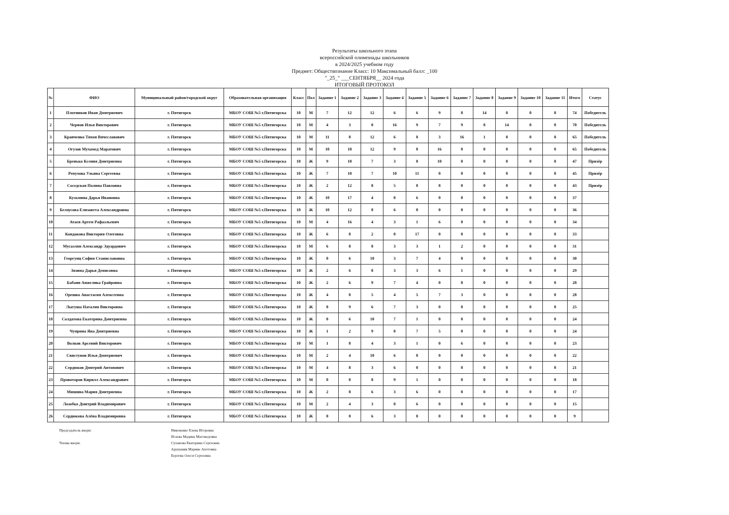Результаты школьного этапа
всероссийской олимпиады школьников
в 2024/2025 учебном году
Предмет: Обществознание Класс: 10 Максимальный балл: _100
"_25_" ___СЕНТЯБРЯ__ 2024 года
ИТОГОВЫЙ ПРОТОКОЛ
| № | ФИО | Муниципальный район/городской округ | Образовательная организация | Класс | Пол | Задание 1 | Задание 2 | Задание 3 | Задание 4 | Задание 5 | Задание 6 | Задание 7 | Задание 8 | Задание 9 | Задание 10 | Задание 11 | Итого | Статус |
| --- | --- | --- | --- | --- | --- | --- | --- | --- | --- | --- | --- | --- | --- | --- | --- | --- | --- | --- |
| 1 | Плотников Иван Дмитриевич | г. Пятигорск | МБОУ СОШ №5 г.Пятигорска | 10 | М | 7 | 12 | 12 | 6 | 6 | 9 | 8 | 14 | 0 | 0 | 0 | 74 | Победитель |
| 2 | Чернов Илья Викторович | г. Пятигорск | МБОУ СОШ №5 г.Пятигорска | 10 | М | 4 | 3 | 0 | 16 | 9 | 7 | 9 | 8 | 14 | 0 | 0 | 70 | Победитель |
| 3 | Кравченко Тихон Вячеславович | г. Пятигорск | МБОУ СОШ №5 г.Пятигорска | 10 | М | 11 | 8 | 12 | 6 | 8 | 3 | 16 | 1 | 0 | 0 | 0 | 65 | Победитель |
| 4 | Огузов Мухамед Маратович | г. Пятигорск | МБОУ СОШ №5 г.Пятигорска | 10 | М | 10 | 10 | 12 | 9 | 8 | 16 | 0 | 0 | 0 | 0 | 0 | 65 | Победитель |
| 5 | Бренько Ксения Дмитриевна | г. Пятигорск | МБОУ СОШ №5 г.Пятигорска | 10 | Ж | 9 | 10 | 7 | 3 | 8 | 10 | 0 | 0 | 0 | 0 | 0 | 47 | Призёр |
| 6 | Репухова Ульяна Сергеевна | г. Пятигорск | МБОУ СОШ №5 г.Пятигорска | 10 | Ж | 7 | 10 | 7 | 10 | 11 | 0 | 0 | 0 | 0 | 0 | 0 | 45 | Призёр |
| 7 | Соседская Полина Павловна | г. Пятигорск | МБОУ СОШ №5 г.Пятигорска | 10 | Ж | 2 | 12 | 8 | 5 | 8 | 8 | 0 | 0 | 0 | 0 | 0 | 43 | Призёр |
| 8 | Кузьмина Дарья Ивановна | г. Пятигорск | МБОУ СОШ №5 г.Пятигорска | 10 | Ж | 10 | 17 | 4 | 0 | 6 | 0 | 0 | 0 | 0 | 0 | 0 | 37 | |
| 9 | Белоусова Елизавета Александровна | г. Пятигорск | МБОУ СОШ №5 г.Пятигорска | 10 | Ж | 10 | 12 | 8 | 6 | 0 | 0 | 0 | 0 | 0 | 0 | 0 | 36 | |
| 10 | Атаев Артем Рафаэльевич | г. Пятигорск | МБОУ СОШ №5 г.Пятигорска | 10 | М | 4 | 16 | 4 | 3 | 1 | 6 | 0 | 0 | 0 | 0 | 0 | 34 | |
| 11 | Кондакова Виктория Олеговна | г. Пятигорск | МБОУ СОШ №5 г.Пятигорска | 10 | Ж | 6 | 8 | 2 | 0 | 17 | 0 | 0 | 0 | 0 | 0 | 0 | 33 | |
| 12 | Мусаэлян Александр Эдуардович | г. Пятигорск | МБОУ СОШ №5 г.Пятигорска | 10 | М | 6 | 8 | 8 | 3 | 3 | 1 | 2 | 0 | 0 | 0 | 0 | 31 | |
| 13 | Георгунц София Станиславовна | г. Пятигорск | МБОУ СОШ №5 г.Пятигорска | 10 | Ж | 0 | 6 | 10 | 3 | 7 | 4 | 0 | 0 | 0 | 0 | 0 | 30 | |
| 14 | Зязина Дарья Денисовна | г. Пятигорск | МБОУ СОШ №5 г.Пятигорска | 10 | Ж | 2 | 6 | 8 | 3 | 3 | 6 | 1 | 0 | 0 | 0 | 0 | 29 | |
| 15 | Бабаян Анжелика Грайровна | г. Пятигорск | МБОУ СОШ №5 г.Пятигорска | 10 | Ж | 2 | 6 | 9 | 7 | 4 | 0 | 0 | 0 | 0 | 0 | 0 | 28 | |
| 16 | Орешко Анастасия Алексеевна | г. Пятигорск | МБОУ СОШ №5 г.Пятигорска | 10 | Ж | 4 | 0 | 5 | 4 | 5 | 7 | 3 | 0 | 0 | 0 | 0 | 28 | |
| 17 | Лыгуша Наталия Викторовна | г. Пятигорск | МБОУ СОШ №5 г.Пятигорска | 10 | Ж | 0 | 9 | 6 | 7 | 3 | 0 | 0 | 0 | 0 | 0 | 0 | 25 | |
| 18 | Солдатова Екатерина Дмитриевна | г. Пятигорск | МБОУ СОШ №5 г.Пятигорска | 10 | Ж | 0 | 6 | 10 | 7 | 1 | 0 | 0 | 0 | 0 | 0 | 0 | 24 | |
| 19 | Чуприна Яна Дмитриевна | г. Пятигорск | МБОУ СОШ №5 г.Пятигорска | 10 | Ж | 1 | 2 | 9 | 0 | 7 | 5 | 0 | 0 | 0 | 0 | 0 | 24 | |
| 20 | Волков Арсений Викторович | г. Пятигорск | МБОУ СОШ №5 г.Пятигорска | 10 | М | 1 | 8 | 4 | 3 | 1 | 0 | 6 | 0 | 0 | 0 | 0 | 23 | |
| 21 | Свистунов Илья Дмитриевич | г. Пятигорск | МБОУ СОШ №5 г.Пятигорска | 10 | М | 2 | 4 | 10 | 6 | 0 | 0 | 0 | 0 | 0 | 0 | 0 | 22 | |
| 22 | Сердюков Дмитрий Антонович | г. Пятигорск | МБОУ СОШ №5 г.Пятигорска | 10 | М | 4 | 8 | 3 | 6 | 0 | 0 | 0 | 0 | 0 | 0 | 0 | 21 | |
| 23 | Провоторов Кирилл Александрович | г. Пятигорск | МБОУ СОШ №5 г.Пятигорска | 10 | М | 0 | 0 | 8 | 9 | 1 | 0 | 0 | 0 | 0 | 0 | 0 | 18 | |
| 24 | Мишина Мария Дмитриевна | г. Пятигорск | МБОУ СОШ №5 г.Пятигорска | 10 | Ж | 2 | 0 | 6 | 3 | 6 | 0 | 0 | 0 | 0 | 0 | 0 | 17 | |
| 25 | Лозобко Дмитрий Владимирович | г. Пятигорск | МБОУ СОШ №5 г.Пятигорска | 10 | М | 2 | 4 | 3 | 0 | 6 | 0 | 0 | 0 | 0 | 0 | 0 | 15 | |
| 26 | Сердюкова Алёна Владимировна | г. Пятигорск | МБОУ СОШ №5 г.Пятигорска | 10 | Ж | 0 | 0 | 6 | 3 | 0 | 0 | 0 | 0 | 0 | 0 | 0 | 9 | |
Председатель жюри:
Члены жюри:
Никоненко Елена Игоревна
Исаева Мадина Магомедовна
Суханова Екатерина Сергеевна
Арушанян Марине Апотовна
Берлова Олеся Сергеевна